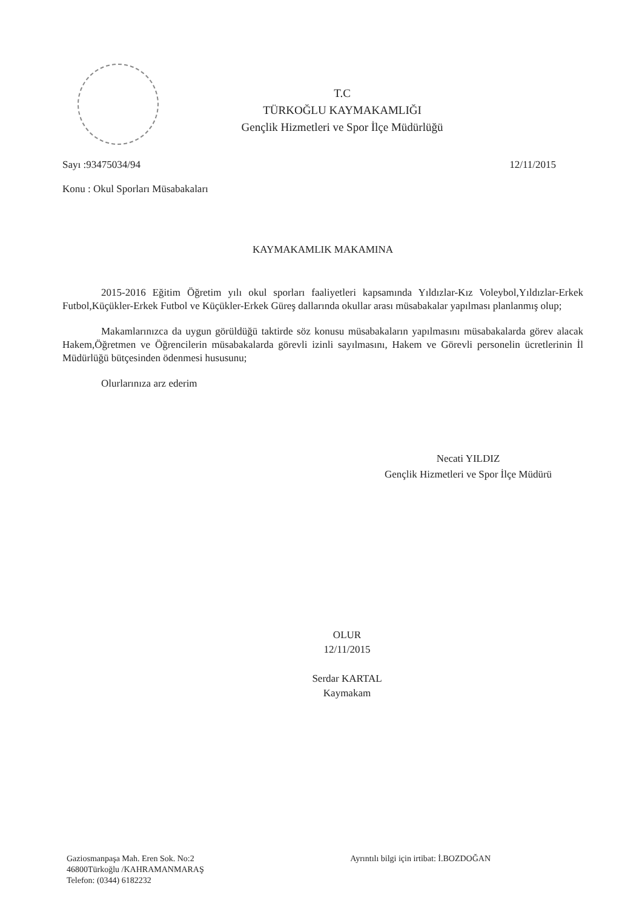T.C
TÜRKOĞLU KAYMAKAMLIĞI
Gençlik Hizmetleri ve Spor İlçe Müdürlüğü
Sayı :93475034/94 12/11/2015
Konu : Okul Sporları Müsabakaları
KAYMAKAMLIK MAKAMINA
2015-2016 Eğitim Öğretim yılı okul sporları faaliyetleri kapsamında Yıldızlar-Kız Voleybol,Yıldızlar-Erkek Futbol,Küçükler-Erkek Futbol ve Küçükler-Erkek Güreş dallarında okullar arası müsabakalar yapılması planlanmış olup;
Makamlarınızca da uygun görüldüğü taktirde söz konusu müsabakaların yapılmasını müsabakalarda görev alacak Hakem,Öğretmen ve Öğrencilerin müsabakalarda görevli izinli sayılmasını, Hakem ve Görevli personelin ücretlerinin İl Müdürlüğü bütçesinden ödenmesi hususunu;
Olurlarınıza arz ederim
Necati YILDIZ
Gençlik Hizmetleri ve Spor İlçe Müdürü
OLUR
12/11/2015
Serdar KARTAL
Kaymakam
Gaziosmanpaşa Mah. Eren Sok. No:2
46800Türkoğlu /KAHRAMANMARAŞ
Telefon: (0344) 6182232
Ayrıntılı bilgi için irtibat: İ.BOZDOĞAN